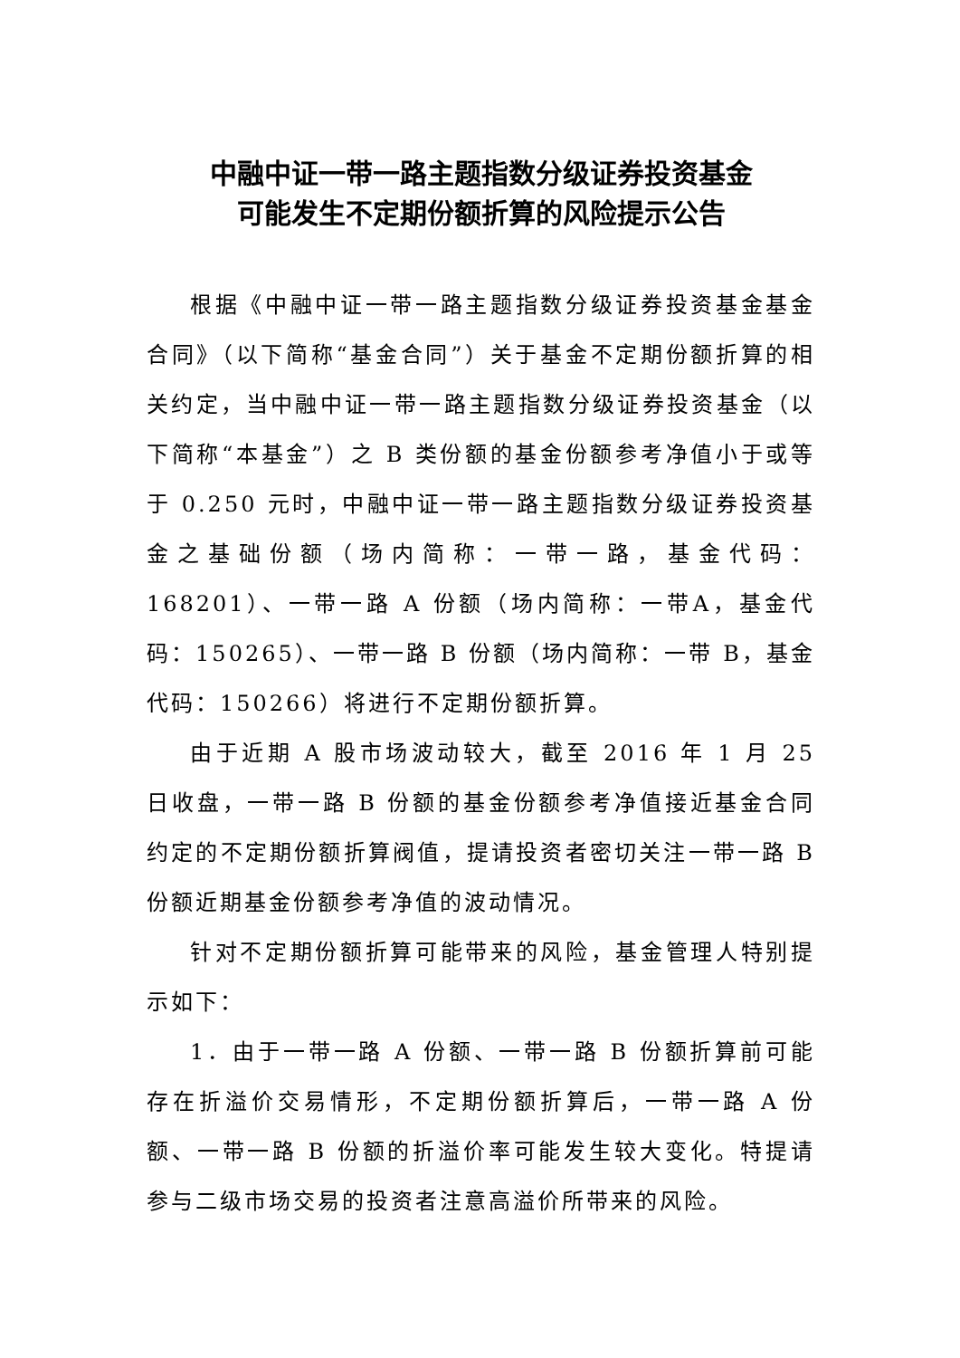中融中证一带一路主题指数分级证券投资基金
可能发生不定期份额折算的风险提示公告
根据《中融中证一带一路主题指数分级证券投资基金基金合同》（以下简称“基金合同”）关于基金不定期份额折算的相关约定，当中融中证一带一路主题指数分级证券投资基金（以下简称“本基金”）之 B 类份额的基金份额参考净值小于或等于 0.250 元时，中融中证一带一路主题指数分级证券投资基金之基础份额（场内简称：一带一路，基金代码：168201）、一带一路 A 份额（场内简称：一带A，基金代码：150265）、一带一路 B 份额（场内简称：一带 B，基金代码：150266）将进行不定期份额折算。
由于近期 A 股市场波动较大，截至 2016 年 1 月 25 日收盘，一带一路 B 份额的基金份额参考净值接近基金合同约定的不定期份额折算阀值，提请投资者密切关注一带一路 B 份额近期基金份额参考净值的波动情况。
针对不定期份额折算可能带来的风险，基金管理人特别提示如下：
1．由于一带一路 A 份额、一带一路 B 份额折算前可能存在折溢价交易情形，不定期份额折算后，一带一路 A 份额、一带一路 B 份额的折溢价率可能发生较大变化。特提请参与二级市场交易的投资者注意高溢价所带来的风险。